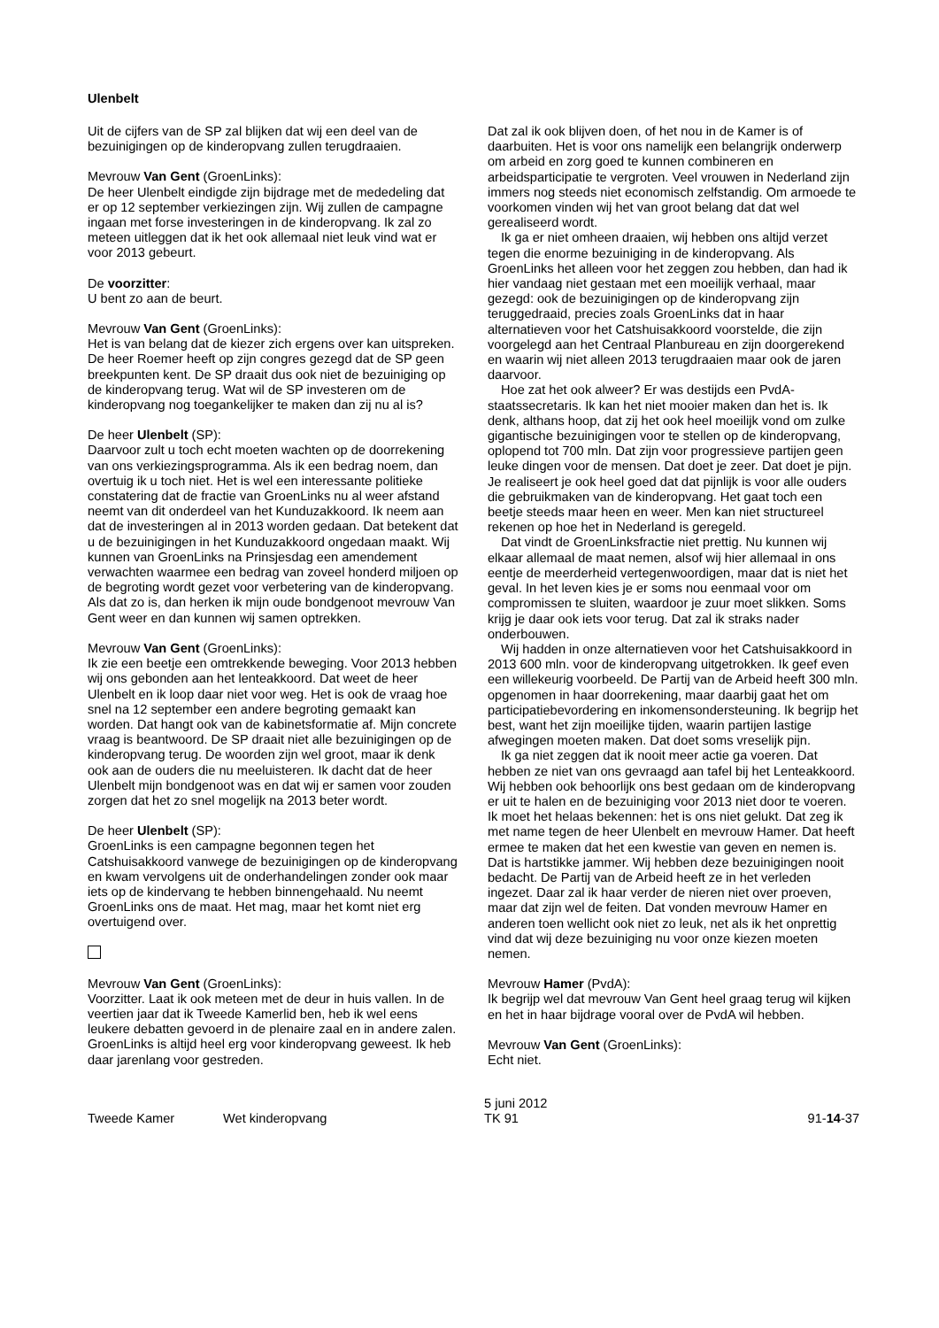Ulenbelt
Uit de cijfers van de SP zal blijken dat wij een deel van de bezuinigingen op de kinderopvang zullen terugdraaien.
Mevrouw Van Gent (GroenLinks):
De heer Ulenbelt eindigde zijn bijdrage met de mededeling dat er op 12 september verkiezingen zijn. Wij zullen de campagne ingaan met forse investeringen in de kinderopvang. Ik zal zo meteen uitleggen dat ik het ook allemaal niet leuk vind wat er voor 2013 gebeurt.
De voorzitter:
U bent zo aan de beurt.
Mevrouw Van Gent (GroenLinks):
Het is van belang dat de kiezer zich ergens over kan uitspreken. De heer Roemer heeft op zijn congres gezegd dat de SP geen breekpunten kent. De SP draait dus ook niet de bezuiniging op de kinderopvang terug. Wat wil de SP investeren om de kinderopvang nog toegankelijker te maken dan zij nu al is?
De heer Ulenbelt (SP):
Daarvoor zult u toch echt moeten wachten op de doorrekening van ons verkiezingsprogramma. Als ik een bedrag noem, dan overtuig ik u toch niet. Het is wel een interessante politieke constatering dat de fractie van GroenLinks nu al weer afstand neemt van dit onderdeel van het Kunduzakkoord. Ik neem aan dat de investeringen al in 2013 worden gedaan. Dat betekent dat u de bezuinigingen in het Kunduzakkoord ongedaan maakt. Wij kunnen van GroenLinks na Prinsjesdag een amendement verwachten waarmee een bedrag van zoveel honderd miljoen op de begroting wordt gezet voor verbetering van de kinderopvang. Als dat zo is, dan herken ik mijn oude bondgenoot mevrouw Van Gent weer en dan kunnen wij samen optrekken.
Mevrouw Van Gent (GroenLinks):
Ik zie een beetje een omtrekkende beweging. Voor 2013 hebben wij ons gebonden aan het lenteakkoord. Dat weet de heer Ulenbelt en ik loop daar niet voor weg. Het is ook de vraag hoe snel na 12 september een andere begroting gemaakt kan worden. Dat hangt ook van de kabinetsformatie af. Mijn concrete vraag is beantwoord. De SP draait niet alle bezuinigingen op de kinderopvang terug. De woorden zijn wel groot, maar ik denk ook aan de ouders die nu meeluisteren. Ik dacht dat de heer Ulenbelt mijn bondgenoot was en dat wij er samen voor zouden zorgen dat het zo snel mogelijk na 2013 beter wordt.
De heer Ulenbelt (SP):
GroenLinks is een campagne begonnen tegen het Catshuisakkoord vanwege de bezuinigingen op de kinderopvang en kwam vervolgens uit de onderhandelingen zonder ook maar iets op de kindervang te hebben binnengehaald. Nu neemt GroenLinks ons de maat. Het mag, maar het komt niet erg overtuigend over.
Mevrouw Van Gent (GroenLinks):
Voorzitter. Laat ik ook meteen met de deur in huis vallen. In de veertien jaar dat ik Tweede Kamerlid ben, heb ik wel eens leukere debatten gevoerd in de plenaire zaal en in andere zalen. GroenLinks is altijd heel erg voor kinderopvang geweest. Ik heb daar jarenlang voor gestreden.
Dat zal ik ook blijven doen, of het nou in de Kamer is of daarbuiten. Het is voor ons namelijk een belangrijk onderwerp om arbeid en zorg goed te kunnen combineren en arbeidsparticipatie te vergroten. Veel vrouwen in Nederland zijn immers nog steeds niet economisch zelfstandig. Om armoede te voorkomen vinden wij het van groot belang dat dat wel gerealiseerd wordt.
Ik ga er niet omheen draaien, wij hebben ons altijd verzet tegen die enorme bezuiniging in de kinderopvang. Als GroenLinks het alleen voor het zeggen zou hebben, dan had ik hier vandaag niet gestaan met een moeilijk verhaal, maar gezegd: ook de bezuinigingen op de kinderopvang zijn teruggedraaid, precies zoals GroenLinks dat in haar alternatieven voor het Catshuisakkoord voorstelde, die zijn voorgelegd aan het Centraal Planbureau en zijn doorgerekend en waarin wij niet alleen 2013 terugdraaien maar ook de jaren daarvoor.
Hoe zat het ook alweer? Er was destijds een PvdA-staatssecretaris. Ik kan het niet mooier maken dan het is. Ik denk, althans hoop, dat zij het ook heel moeilijk vond om zulke gigantische bezuinigingen voor te stellen op de kinderopvang, oplopend tot 700 mln. Dat zijn voor progressieve partijen geen leuke dingen voor de mensen. Dat doet je zeer. Dat doet je pijn. Je realiseert je ook heel goed dat dat pijnlijk is voor alle ouders die gebruikmaken van de kinderopvang. Het gaat toch een beetje steeds maar heen en weer. Men kan niet structureel rekenen op hoe het in Nederland is geregeld.
Dat vindt de GroenLinksfractie niet prettig. Nu kunnen wij elkaar allemaal de maat nemen, alsof wij hier allemaal in ons eentje de meerderheid vertegenwoordigen, maar dat is niet het geval. In het leven kies je er soms nou eenmaal voor om compromissen te sluiten, waardoor je zuur moet slikken. Soms krijg je daar ook iets voor terug. Dat zal ik straks nader onderbouwen.
Wij hadden in onze alternatieven voor het Catshuisakkoord in 2013 600 mln. voor de kinderopvang uitgetrokken. Ik geef even een willekeurig voorbeeld. De Partij van de Arbeid heeft 300 mln. opgenomen in haar doorrekening, maar daarbij gaat het om participatiebevordering en inkomensondersteuning. Ik begrijp het best, want het zijn moeilijke tijden, waarin partijen lastige afwegingen moeten maken. Dat doet soms vreselijk pijn.
Ik ga niet zeggen dat ik nooit meer actie ga voeren. Dat hebben ze niet van ons gevraagd aan tafel bij het Lenteakkoord. Wij hebben ook behoorlijk ons best gedaan om de kinderopvang er uit te halen en de bezuiniging voor 2013 niet door te voeren. Ik moet het helaas bekennen: het is ons niet gelukt. Dat zeg ik met name tegen de heer Ulenbelt en mevrouw Hamer. Dat heeft ermee te maken dat het een kwestie van geven en nemen is. Dat is hartstikke jammer. Wij hebben deze bezuinigingen nooit bedacht. De Partij van de Arbeid heeft ze in het verleden ingezet. Daar zal ik haar verder de nieren niet over proeven, maar dat zijn wel de feiten. Dat vonden mevrouw Hamer en anderen toen wellicht ook niet zo leuk, net als ik het onprettig vind dat wij deze bezuiniging nu voor onze kiezen moeten nemen.
Mevrouw Hamer (PvdA):
Ik begrijp wel dat mevrouw Van Gent heel graag terug wil kijken en het in haar bijdrage vooral over de PvdA wil hebben.
Mevrouw Van Gent (GroenLinks):
Echt niet.
Tweede Kamer
Wet kinderopvang
5 juni 2012
TK 91
91-14-37